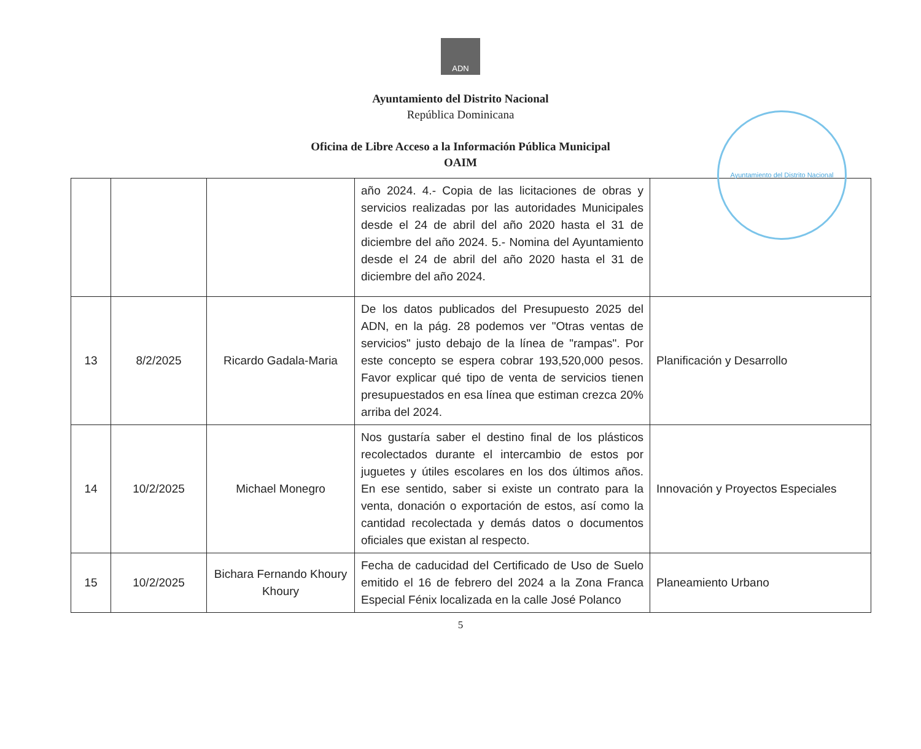ADN
Ayuntamiento del Distrito Nacional
República Dominicana
Oficina de Libre Acceso a la Información Pública Municipal
OAIM
Ayuntamiento del Distrito Nacional
| | | | año 2024. 4.- Copia de las licitaciones de obras y servicios realizadas por las autoridades Municipales desde el 24 de abril del año 2020 hasta el 31 de diciembre del año 2024. 5.- Nomina del Ayuntamiento desde el 24 de abril del año 2020 hasta el 31 de diciembre del año 2024. | |
| 13 | 8/2/2025 | Ricardo Gadala-Maria | De los datos publicados del Presupuesto 2025 del ADN, en la pág. 28 podemos ver "Otras ventas de servicios" justo debajo de la línea de "rampas". Por este concepto se espera cobrar 193,520,000 pesos. Favor explicar qué tipo de venta de servicios tienen presupuestados en esa línea que estiman crezca 20% arriba del 2024. | Planificación y Desarrollo |
| 14 | 10/2/2025 | Michael Monegro | Nos gustaría saber el destino final de los plásticos recolectados durante el intercambio de estos por juguetes y útiles escolares en los dos últimos años. En ese sentido, saber si existe un contrato para la venta, donación o exportación de estos, así como la cantidad recolectada y demás datos o documentos oficiales que existan al respecto. | Innovación y Proyectos Especiales |
| 15 | 10/2/2025 | Bichara Fernando Khoury Khoury | Fecha de caducidad del Certificado de Uso de Suelo emitido el 16 de febrero del 2024 a la Zona Franca Especial Fénix localizada en la calle José Polanco | Planeamiento Urbano |
5